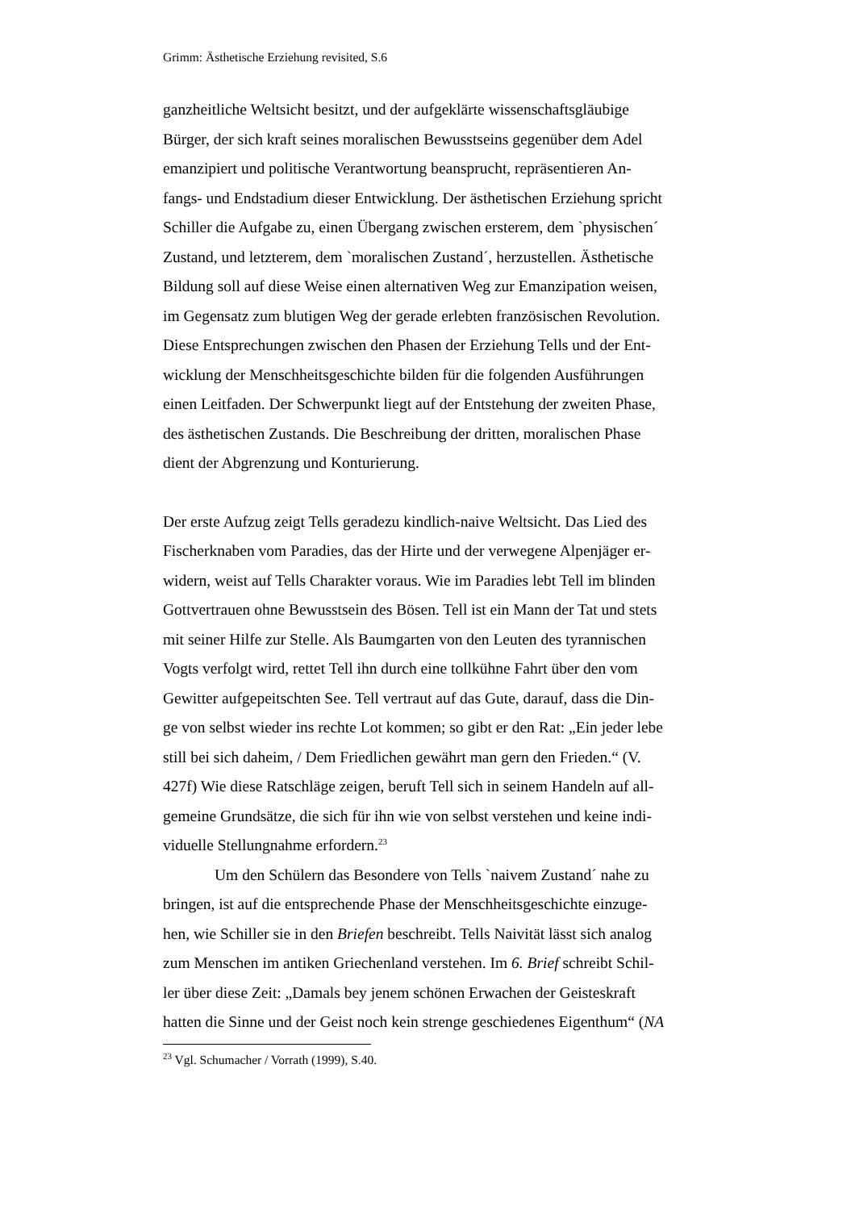Grimm: Ästhetische Erziehung revisited, S.6
ganzheitliche Weltsicht besitzt, und der aufgeklärte wissenschaftsgläubige
Bürger, der sich kraft seines moralischen Bewusstseins gegenüber dem Adel
emanzipiert und politische Verantwortung beansprucht, repräsentieren An-
fangs- und Endstadium dieser Entwicklung. Der ästhetischen Erziehung spricht
Schiller die Aufgabe zu, einen Übergang zwischen ersterem, dem `physischen´
Zustand, und letzterem, dem `moralischen Zustand´, herzustellen. Ästhetische
Bildung soll auf diese Weise einen alternativen Weg zur Emanzipation weisen,
im Gegensatz zum blutigen Weg der gerade erlebten französischen Revolution.
Diese Entsprechungen zwischen den Phasen der Erziehung Tells und der Ent-
wicklung der Menschheitsgeschichte bilden für die folgenden Ausführungen
einen Leitfaden. Der Schwerpunkt liegt auf der Entstehung der zweiten Phase,
des ästhetischen Zustands. Die Beschreibung der dritten, moralischen Phase
dient der Abgrenzung und Konturierung.
Der erste Aufzug zeigt Tells geradezu kindlich-naive Weltsicht. Das Lied des
Fischerknaben vom Paradies, das der Hirte und der verwegene Alpenjäger er-
widern, weist auf Tells Charakter voraus. Wie im Paradies lebt Tell im blinden
Gottvertrauen ohne Bewusstsein des Bösen. Tell ist ein Mann der Tat und stets
mit seiner Hilfe zur Stelle. Als Baumgarten von den Leuten des tyrannischen
Vogts verfolgt wird, rettet Tell ihn durch eine tollkühne Fahrt über den vom
Gewitter aufgepeitschten See. Tell vertraut auf das Gute, darauf, dass die Din-
ge von selbst wieder ins rechte Lot kommen; so gibt er den Rat: „Ein jeder lebe
still bei sich daheim, / Dem Friedlichen gewährt man gern den Frieden.“ (V.
427f) Wie diese Ratschläge zeigen, beruft Tell sich in seinem Handeln auf all-
gemeine Grundsätze, die sich für ihn wie von selbst verstehen und keine indi-
viduelle Stellungnahme erfordern.<sup>23</sup>
Um den Schülern das Besondere von Tells `naivem Zustand´ nahe zu
bringen, ist auf die entsprechende Phase der Menschheitsgeschichte einzuge-
hen, wie Schiller sie in den Briefen beschreibt. Tells Naivität lässt sich analog
zum Menschen im antiken Griechenland verstehen. Im 6. Brief schreibt Schil-
ler über diese Zeit: „Damals bey jenem schönen Erwachen der Geisteskraft
hatten die Sinne und der Geist noch kein strenge geschiedenes Eigenthum“ (NA
<sup>23</sup> Vgl. Schumacher / Vorrath (1999), S.40.